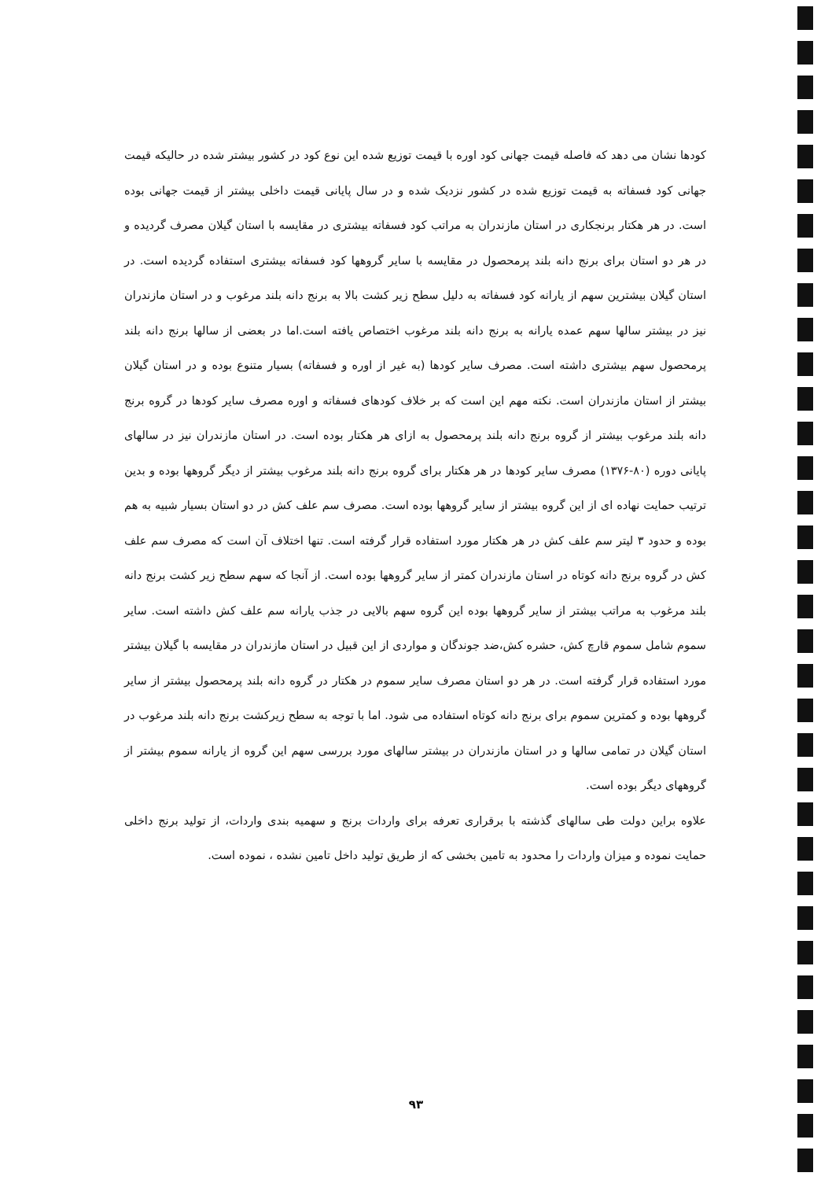کودها نشان می دهد که فاصله قیمت جهانی کود اوره با قیمت توزیع شده این نوع کود در کشور بیشتر شده در حالیکه قیمت جهانی کود فسفاته به قیمت توزیع شده در کشور نزدیک شده و در سال پایانی قیمت داخلی بیشتر از قیمت جهانی بوده است. در هر هکتار برنجکاری در استان مازندران به مراتب کود فسفاته بیشتری در مقایسه با استان گیلان مصرف گردیده و در هر دو استان برای برنج دانه بلند پرمحصول در مقایسه با سایر گروهها کود فسفاته بیشتری استفاده گردیده است. در استان گیلان بیشترین سهم از یارانه کود فسفاته به دلیل سطح زیر کشت بالا به برنج دانه بلند مرغوب و در استان مازندران نیز در بیشتر سالها سهم عمده یارانه به برنج دانه بلند مرغوب اختصاص یافته است.اما در بعضی از سالها برنج دانه بلند پرمحصول سهم بیشتری داشته است. مصرف سایر کودها (به غیر از اوره و فسفاته) بسیار متنوع بوده و در استان گیلان بیشتر از استان مازندران است. نکته مهم این است که بر خلاف کودهای فسفاته و اوره مصرف سایر کودها در گروه برنج دانه بلند مرغوب بیشتر از گروه برنج دانه بلند پرمحصول به ازای هر هکتار بوده است. در استان مازندران نیز در سالهای پایانی دوره (۸۰-۱۳۷۶) مصرف سایر کودها در هر هکتار برای گروه برنج دانه بلند مرغوب بیشتر از دیگر گروهها بوده و بدین ترتیب حمایت نهاده ای از این گروه بیشتر از سایر گروهها بوده است. مصرف سم علف کش در دو استان بسیار شبیه به هم بوده و حدود ۳ لیتر سم علف کش در هر هکتار مورد استفاده قرار گرفته است. تنها اختلاف آن است که مصرف سم علف کش در گروه برنج دانه کوتاه در استان مازندران کمتر از سایر گروهها بوده است. از آنجا که سهم سطح زیر کشت برنج دانه بلند مرغوب به مراتب بیشتر از سایر گروهها بوده این گروه سهم بالایی در جذب یارانه سم علف کش داشته است. سایر سموم شامل سموم قارچ کش، حشره کش،ضد جوندگان و مواردی از این قبیل در استان مازندران در مقایسه با گیلان بیشتر مورد استفاده قرار گرفته است. در هر دو استان مصرف سایر سموم در هکتار در گروه دانه بلند پرمحصول بیشتر از سایر گروهها بوده و کمترین سموم برای برنج دانه کوتاه استفاده می شود. اما با توجه به سطح زیرکشت برنج دانه بلند مرغوب در استان گیلان در تمامی سالها و در استان مازندران در بیشتر سالهای مورد بررسی سهم این گروه از یارانه سموم بیشتر از گروههای دیگر بوده است.
علاوه براین دولت طی سالهای گذشته با برقراری تعرفه برای واردات برنج و سهمیه بندی واردات، از تولید برنج داخلی حمایت نموده و میزان واردات را محدود به تامین بخشی که از طریق تولید داخل تامین نشده ، نموده است.
۹۳